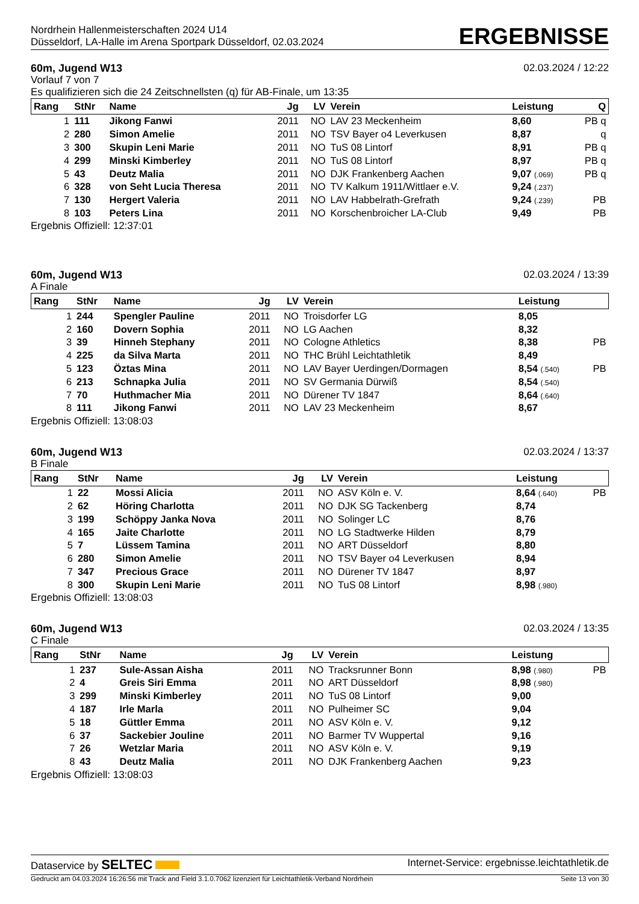Nordrhein Hallenmeisterschaften 2024 U14
Düsseldorf, LA-Halle im Arena Sportpark Düsseldorf, 02.03.2024
ERGEBNISSE
60m, Jugend W13 02.03.2024 / 12:22
Vorlauf 7 von 7
Es qualifizieren sich die 24 Zeitschnellsten (q) für AB-Finale, um 13:35
| Rang | StNr | Name | Jg | LV | Verein | Leistung | Q |
| --- | --- | --- | --- | --- | --- | --- | --- |
| 1 | 111 | Jikong Fanwi | 2011 | NO | LAV 23 Meckenheim | 8,60 | PB q |
| 2 | 280 | Simon Amelie | 2011 | NO | TSV Bayer o4 Leverkusen | 8,87 | q |
| 3 | 300 | Skupin Leni Marie | 2011 | NO | TuS 08 Lintorf | 8,91 | PB q |
| 4 | 299 | Minski Kimberley | 2011 | NO | TuS 08 Lintorf | 8,97 | PB q |
| 5 | 43 | Deutz Malia | 2011 | NO | DJK Frankenberg Aachen | 9,07 (.069) | PB q |
| 6 | 328 | von Seht Lucia Theresa | 2011 | NO | TV Kalkum 1911/Wittlaer e.V. | 9,24 (.237) | |
| 7 | 130 | Hergert Valeria | 2011 | NO | LAV Habbelrath-Grefrath | 9,24 (.239) | PB |
| 8 | 103 | Peters Lina | 2011 | NO | Korschenbroicher LA-Club | 9,49 | PB |
Ergebnis Offiziell: 12:37:01
60m, Jugend W13 02.03.2024 / 13:39
A Finale
| Rang | StNr | Name | Jg | LV | Verein | Leistung | |
| --- | --- | --- | --- | --- | --- | --- | --- |
| 1 | 244 | Spengler Pauline | 2011 | NO | Troisdorfer LG | 8,05 | |
| 2 | 160 | Dovern Sophia | 2011 | NO | LG Aachen | 8,32 | |
| 3 | 39 | Hinneh Stephany | 2011 | NO | Cologne Athletics | 8,38 | PB |
| 4 | 225 | da Silva Marta | 2011 | NO | THC Brühl Leichtathletik | 8,49 | |
| 5 | 123 | Öztas Mina | 2011 | NO | LAV Bayer Uerdingen/Dormagen | 8,54 (.540) | PB |
| 6 | 213 | Schnapka Julia | 2011 | NO | SV Germania Dürwiß | 8,54 (.540) | |
| 7 | 70 | Huthmacher Mia | 2011 | NO | Dürener TV 1847 | 8,64 (.640) | |
| 8 | 111 | Jikong Fanwi | 2011 | NO | LAV 23 Meckenheim | 8,67 | |
Ergebnis Offiziell: 13:08:03
60m, Jugend W13 02.03.2024 / 13:37
B Finale
| Rang | StNr | Name | Jg | LV | Verein | Leistung | |
| --- | --- | --- | --- | --- | --- | --- | --- |
| 1 | 22 | Mossi Alicia | 2011 | NO | ASV Köln e. V. | 8,64 (.640) | PB |
| 2 | 62 | Höring Charlotta | 2011 | NO | DJK SG Tackenberg | 8,74 | |
| 3 | 199 | Schöppy Janka Nova | 2011 | NO | Solinger LC | 8,76 | |
| 4 | 165 | Jaite Charlotte | 2011 | NO | LG Stadtwerke Hilden | 8,79 | |
| 5 | 7 | Lüssem Tamina | 2011 | NO | ART Düsseldorf | 8,80 | |
| 6 | 280 | Simon Amelie | 2011 | NO | TSV Bayer o4 Leverkusen | 8,94 | |
| 7 | 347 | Precious Grace | 2011 | NO | Dürener TV 1847 | 8,97 | |
| 8 | 300 | Skupin Leni Marie | 2011 | NO | TuS 08 Lintorf | 8,98 (.980) | |
Ergebnis Offiziell: 13:08:03
60m, Jugend W13 02.03.2024 / 13:35
C Finale
| Rang | StNr | Name | Jg | LV | Verein | Leistung | |
| --- | --- | --- | --- | --- | --- | --- | --- |
| 1 | 237 | Sule-Assan Aisha | 2011 | NO | Tracksrunner Bonn | 8,98 (.980) | PB |
| 2 | 4 | Greis Siri Emma | 2011 | NO | ART Düsseldorf | 8,98 (.980) | |
| 3 | 299 | Minski Kimberley | 2011 | NO | TuS 08 Lintorf | 9,00 | |
| 4 | 187 | Irle Marla | 2011 | NO | Pulheimer SC | 9,04 | |
| 5 | 18 | Güttler Emma | 2011 | NO | ASV Köln e. V. | 9,12 | |
| 6 | 37 | Sackebier Jouline | 2011 | NO | Barmer TV Wuppertal | 9,16 | |
| 7 | 26 | Wetzlar Maria | 2011 | NO | ASV Köln e. V. | 9,19 | |
| 8 | 43 | Deutz Malia | 2011 | NO | DJK Frankenberg Aachen | 9,23 | |
Ergebnis Offiziell: 13:08:03
Dataservice by SELTEC Internet-Service: ergebnisse.leichtathletik.de
Gedruckt am 04.03.2024 16:26:56 mit Track and Field 3.1.0.7062 lizenziert für Leichtathletik-Verband Nordrhein Seite 13 von 30